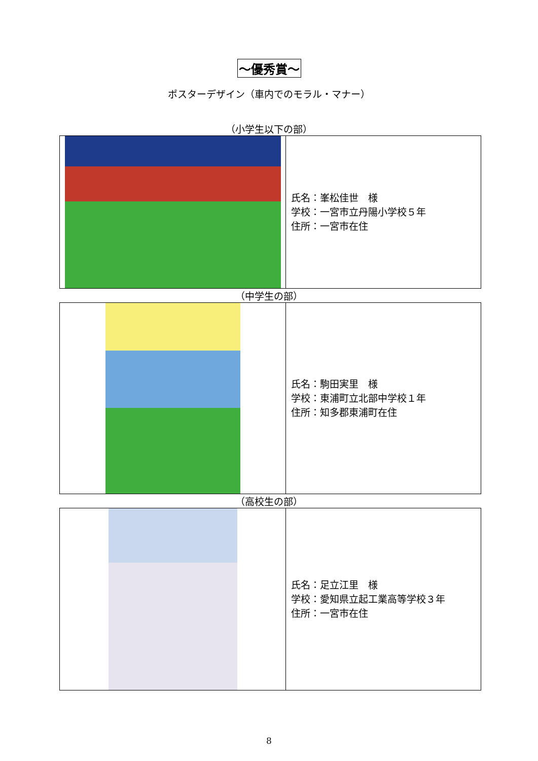～優秀賞～
ポスターデザイン（車内でのモラル・マナー）
（小学生以下の部）
| | 氏名：峯松佳世 様 学校：一宮市立丹陽小学校５年 住所：一宮市在住 |
（中学生の部）
| | 氏名：駒田実里 様 学校：東浦町立北部中学校１年 住所：知多郡東浦町在住 |
（高校生の部）
| | 氏名：足立江里 様 学校：愛知県立起工業高等学校３年 住所：一宮市在住 |
8